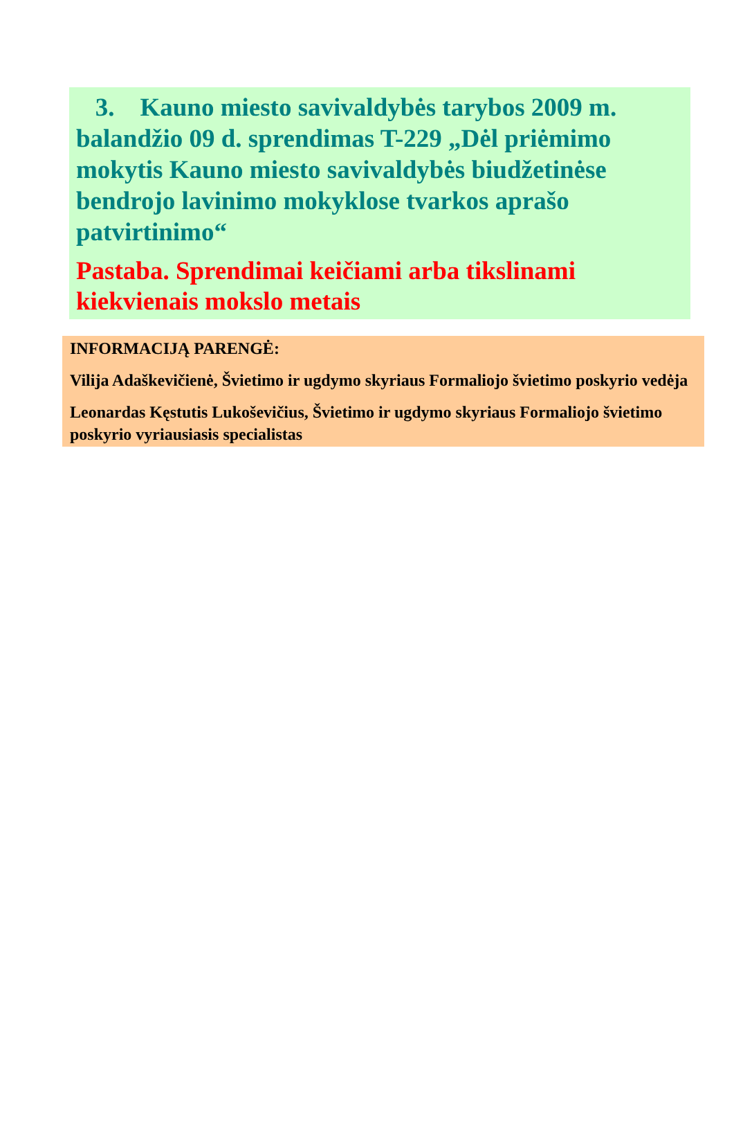3. Kauno miesto savivaldybės tarybos 2009 m. balandžio 09 d. sprendimas T-229 „Dėl priėmimo mokytis Kauno miesto savivaldybės biudžetinėse bendrojo lavinimo mokyklose tvarkos aprašo patvirtinimo“
Pastaba. Sprendimai keičiami arba tikslinami kiekvienais mokslo metais
INFORMACIJĄ PARENGĖ:
Vilija Adaškevičienė, Švietimo ir ugdymo skyriaus Formaliojo švietimo poskyrio vedėja
Leonardas Kęstutis Lukoševičius, Švietimo ir ugdymo skyriaus Formaliojo švietimo poskyrio vyriausiasis specialistas